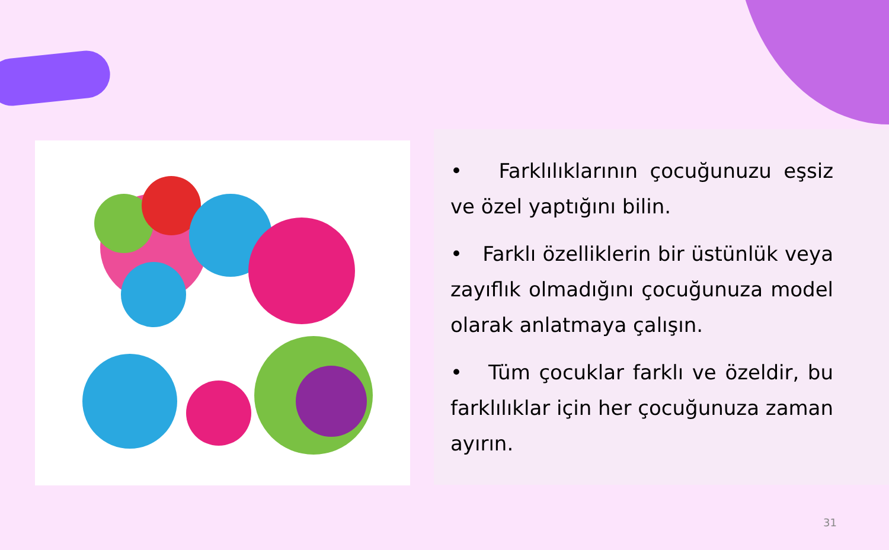• Farklılıklarının çocuğunuzu eşsiz ve özel yaptığını bilin.
• Farklı özelliklerin bir üstünlük veya zayıflık olmadığını çocuğunuza model olarak anlatmaya çalışın.
• Tüm çocuklar farklı ve özeldir, bu farklılıklar için her çocuğunuza zaman ayırın.
31